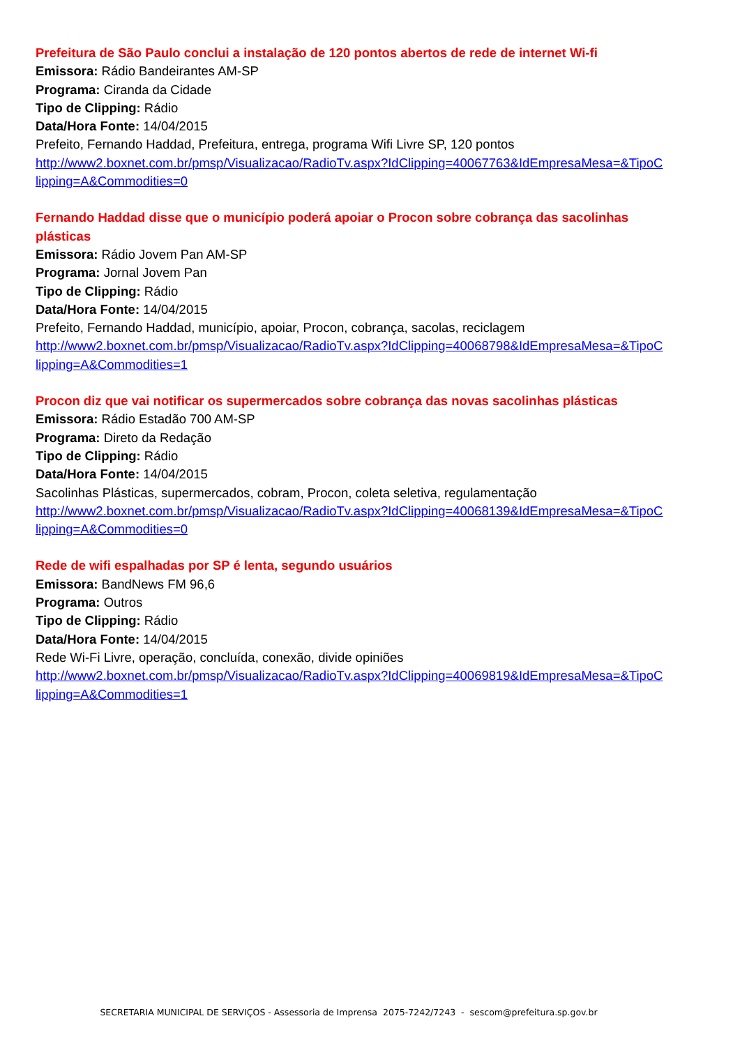Prefeitura de São Paulo conclui a instalação de 120 pontos abertos de rede de internet Wi-fi
Emissora: Rádio Bandeirantes AM-SP
Programa: Ciranda da Cidade
Tipo de Clipping: Rádio
Data/Hora Fonte: 14/04/2015
Prefeito, Fernando Haddad, Prefeitura, entrega, programa Wifi Livre SP, 120 pontos
http://www2.boxnet.com.br/pmsp/Visualizacao/RadioTv.aspx?IdClipping=40067763&IdEmpresaMesa=&TipoClipping=A&Commodities=0
Fernando Haddad disse que o município poderá apoiar o Procon sobre cobrança das sacolinhas plásticas
Emissora: Rádio Jovem Pan AM-SP
Programa: Jornal Jovem Pan
Tipo de Clipping: Rádio
Data/Hora Fonte: 14/04/2015
Prefeito, Fernando Haddad, município, apoiar, Procon, cobrança, sacolas, reciclagem
http://www2.boxnet.com.br/pmsp/Visualizacao/RadioTv.aspx?IdClipping=40068798&IdEmpresaMesa=&TipoClipping=A&Commodities=1
Procon diz que vai notificar os supermercados sobre cobrança das novas sacolinhas plásticas
Emissora: Rádio Estadão 700 AM-SP
Programa: Direto da Redação
Tipo de Clipping: Rádio
Data/Hora Fonte: 14/04/2015
Sacolinhas Plásticas, supermercados, cobram, Procon, coleta seletiva, regulamentação
http://www2.boxnet.com.br/pmsp/Visualizacao/RadioTv.aspx?IdClipping=40068139&IdEmpresaMesa=&TipoClipping=A&Commodities=0
Rede de wifi espalhadas por SP é lenta, segundo usuários
Emissora: BandNews FM 96,6
Programa: Outros
Tipo de Clipping: Rádio
Data/Hora Fonte: 14/04/2015
Rede Wi-Fi Livre, operação, concluída, conexão, divide opiniões
http://www2.boxnet.com.br/pmsp/Visualizacao/RadioTv.aspx?IdClipping=40069819&IdEmpresaMesa=&TipoClipping=A&Commodities=1
SECRETARIA MUNICIPAL DE SERVIÇOS - Assessoria de Imprensa 2075-7242/7243 - sescom@prefeitura.sp.gov.br